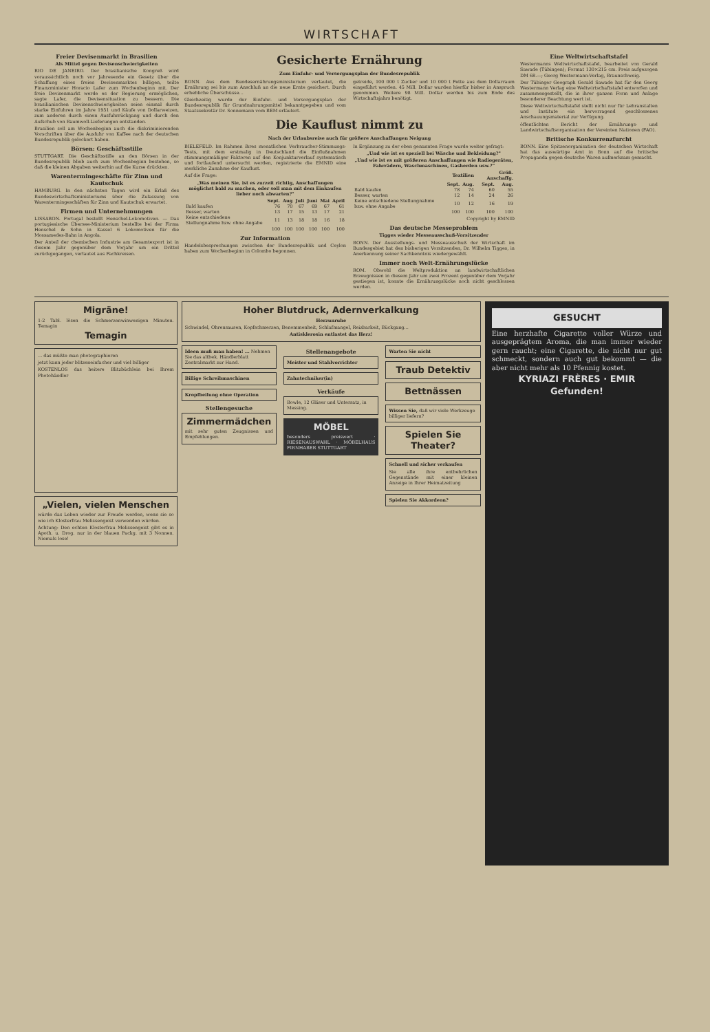WIRTSCHAFT
Freier Devisenmarkt in Brasilien
Als Mittel gegen Devisenschwierigkeiten
RIO DE JANEIRO. Der brasilianische Kongreß wird voraussichtlich noch vor Jahresende ein Gesetz über die Schaffung eines freien Devisenmarktes billigen, teilte Finanzminister Horacio Lafer zum Wochenbeginn mit. Der freie Devisenmarkt werde es der Regierung ermöglichen, sagte Lafer, die Devisensituation zu bessern. Die brasilianischen Devisenschwierigkeiten seien einmal durch starke Einfuhren im Jahre 1951 und Käufe von Dollarweizen, zum anderen durch einen Ausfuhrrückgang und durch den Aufschub von Baumwoll-Lieferungen entstanden.
Brasilien soll am Wochenbeginn auch die diskriminierenden Vorschriften über die Ausfuhr von Kaffee nach der deutschen Bundesrepublik gelockert haben.
Börsen: Geschäftsstille
STUTTGART. Die Geschäftsstille an den Börsen in der Bundesrepublik blieb auch zum Wochenbeginn bestehen, so daß die kleinen Abgaben weiterhin auf die Kurse drückten.
Warentermingeschäfte für Zinn und Kautschuk
HAMBURG. In den nächsten Tagen wird ein Erlaß des Bundeswirtschaftsministeriums über die Zulassung von Warentermingeschäften für Zinn und Kautschuk erwartet.
Firmen und Unternehmungen
LISSABON. Portugal bestellt Henschel-Lokomotiven. — Das portugiesische Übersee-Ministerium bestellte bei der Firma Henschel & Sohn in Kassel 6 Lokomotiven für die Mossamedes-Bahn in Angola.
Der Anteil der chemischen Industrie am Gesamtexport ist in diesem Jahr gegenüber dem Vorjahr um ein Drittel zurückgegangen, verlautet aus Fachkreisen.
Gesicherte Ernährung
Zum Einfuhr- und Versorgungsplan der Bundesrepublik
BONN. Aus dem Bundesernährungsministerium verlautet, die Ernährung sei bis zum Anschluß an die neue Ernte gesichert. Durch erhebliche Überschüsse...
Gleichzeitig wurde der Einfuhr- und Versorgungsplan der Bundesrepublik für Grundnahrungsmittel bekanntgegeben und vom Staatssekretär Dr. Sonnemann vom BEM erläutert.
getreide, 100 000 t Zucker und 10 000 t Fette aus dem Dollarraum eingeführt werden. 45 Mill. Dollar wurden hierfür bisher in Anspruch genommen. Weitere 98 Mill. Dollar werden bis zum Ende des Wirtschaftsjahrs benötigt.
Die Kauflust nimmt zu
Nach der Urlaubsreise auch für größere Anschaffungen Neigung
BIELEFELD. Im Rahmen ihres monatlichen Verbraucher-Stimmungs-Tests, mit dem erstmalig in Deutschland die Einflußnahmen stimmungsmäßiger Faktoren auf den Konjunkturverlauf systematisch und fortlaufend untersucht werden, registrierte die EMNID eine merkliche Zunahme der Kauflust.
Auf die Frage:
„Was meinen Sie, ist es zurzeit richtig, Anschaffungen möglichst bald zu machen, oder soll man mit dem Einkaufen lieber noch abwarten?"
| | Sept. | Aug | Juli | Juni | Mai | April |
| --- | --- | --- | --- | --- | --- | --- |
| Bald kaufen | 76 | 70 | 67 | 69 | 67 | 61 |
| Besser, warten | 13 | 17 | 15 | 13 | 17 | 21 |
| Keine entschiedene Stellungnahme bzw. ohne Angabe | 11 | 13 | 18 | 18 | 16 | 18 |
| | 100 | 100 | 100 | 100 | 100 | 100 |
Zur Information
Handelsbesprechungen zwischen der Bundesrepublik und Ceylon haben zum Wochenbeginn in Colombo begonnen.
In Ergänzung zu der oben genannten Frage wurde weiter gefragt:
„Und wie ist es speziell bei Wäsche und Bekleidung?"
„Und wie ist es mit größeren Anschaffungen wie Radiogeräten, Fahrrädern, Waschmaschinen, Gasherden usw.?"
| | Textilien | | Größ. Anschaffg. | |
| --- | --- | --- | --- | --- |
| | Sept. | Aug. | Sept. | Aug. |
| Bald kaufen | 78 | 74 | 60 | 55 |
| Besser, warten | 12 | 14 | 24 | 26 |
| Keine entschiedene Stellungnahme bzw. ohne Angabe | 10 | 12 | 16 | 19 |
| | 100 | 100 | 100 | 100 |
Copyright by EMNID
Das deutsche Messeproblem
Tigges wieder Messeausschuß-Vorsitzender
BONN. Der Ausstellungs- und Messeausschuß der Wirtschaft im Bundesgebiet hat den bisherigen Vorsitzenden, Dr. Wilhelm Tigges, in Anerkennung seiner Sachkenntnis wiedergewählt.
Immer noch Welt-Ernährungslücke
ROM. Obwohl die Weltproduktion an landwirtschaftlichen Erzeugnissen in diesem Jahr um zwei Prozent gegenüber dem Vorjahr gestiegen ist, konnte die Ernährungslücke noch nicht geschlossen werden.
Eine Weltwirtschaftstafel
Westermanns Weltwirtschaftstafel, bearbeitet von Gerald Sawade (Tübingen); Format 130×215 cm. Preis aufgezogen DM 68.—; Georg Westermann-Verlag, Braunschweig.
Der Tübinger Geograph Gerald Sawade hat für den Georg Westermann Verlag eine Weltwirtschaftstafel entworfen und zusammengestellt, die in ihrer ganzen Form und Anlage besonderer Beachtung wert ist.
Diese Weltwirtschaftstafel stellt nicht nur für Lehranstalten und Institute ein hervorragend geschlossenes Anschauungsmaterial zur Verfügung.
öffentlichten Bericht der Ernährungs- und Landwirtschaftsorganisation der Vereinten Nationen (FAO).
Britische Konkurrenzfurcht
BONN. Eine Spitzenorganisation der deutschen Wirtschaft hat das auswärtige Amt in Bonn auf die britische Propaganda gegen deutsche Waren aufmerksam gemacht.
Migräne!
1-2 Tabl. lösen die Schmerzenwinwenigen Minuten. Temagin
Temagin
... das müßte man photographieren
jetzt kann jeder blitzeneinfacher und viel billiger
KOSTENLOS das heitere Blitzbüchlein bei Ihrem Photohändler
„Vielen, vielen Menschen
würde das Leben wieder zur Freude werden, wenn sie so wie ich Klosterfrau Melissengeist verwenden würden.
Achtung: Den echten Klosterfrau Melissengeist gibt es in Apoth. u. Drog. nur in der blauen Packg. mit 3 Nonnen. Niemals lose!
Hoher Blutdruck, Adernverkalkung
Herzunruhe
Schwindel, Ohrensausen, Kopfschmerzen, Benommenheit, Schlafmangel, Reizbarkeit, Bückgang...
Antisklerosin entlastet das Herz!
Ideen muß man haben! ... Nehmen Sie das altbek. Händlerblatt Zentralmarkt zur Hand.
Billige Schreibmaschinen
Kropfbeilung ohne Operation
Stellengesuche
Zimmermädchen
mit sehr guten Zeugnissen und Empfehlungen.
Stellenangebote
Meister und Stahlvorrichter
Zahntechniker(in)
Verkäufe
Bowle, 12 Gläser und Untersatz, in Messing.
MÖBEL
besonders preiswert · RIESENAUSWAHL · MÖBELHAUS FIRNHABER STUTTGART
Warten Sie nicht
Traub Detektiv
Bettnässen
Wissen Sie, daß wir viele Werkzeuge billiger liefern?
Spielen Sie Theater?
Schnell und sicher verkaufen
Sie alle ihre entbehrlichen Gegenstände mit einer kleinen Anzeige in Ihrer Heimatzeitung
Spielen Sie Akkordeon?
GESUCHT
Eine herzhafte Cigarette voller Würze und ausgeprägtem Aroma, die man immer wieder gern raucht; eine Cigarette, die nicht nur gut schmeckt, sondern auch gut bekommt — die aber nicht mehr als 10 Pfennig kostet.
KYRIAZI FRÈRES · EMIR
Gefunden!